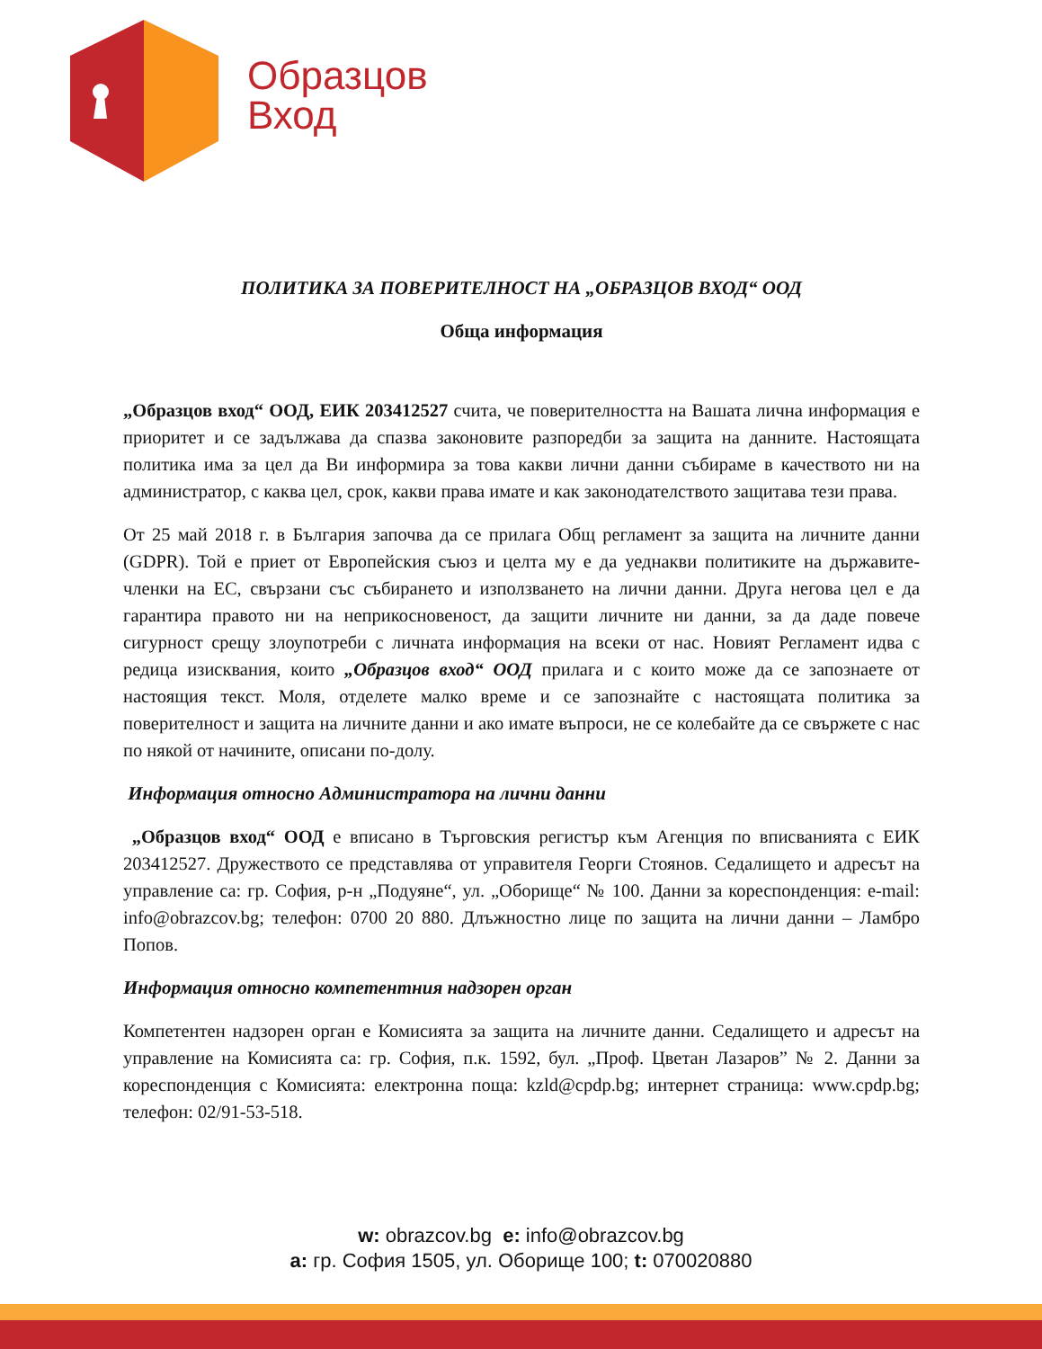Образцов
Вход
ПОЛИТИКА ЗА ПОВЕРИТЕЛНОСТ НА „ОБРАЗЦОВ ВХОД“ ООД
Обща информация
„Образцов вход“ ООД, ЕИК 203412527 счита, че поверителността на Вашата лична информация е приоритет и се задължава да спазва законовите разпоредби за защита на данните. Настоящата политика има за цел да Ви информира за това какви лични данни събираме в качеството ни на администратор, с каква цел, срок, какви права имате и как законодателството защитава тези права.
От 25 май 2018 г. в България започва да се прилага Общ регламент за защита на личните данни (GDPR). Той е приет от Европейския съюз и целта му е да уеднакви политиките на държавите-членки на ЕС, свързани със събирането и използването на лични данни. Друга негова цел е да гарантира правото ни на неприкосновеност, да защити личните ни данни, за да даде повече сигурност срещу злоупотреби с личната информация на всеки от нас. Новият Регламент идва с редица изисквания, които „Образцов вход“ ООД прилага и с които може да се запознаете от настоящия текст. Моля, отделете малко време и се запознайте с настоящата политика за поверителност и защита на личните данни и ако имате въпроси, не се колебайте да се свържете с нас по някой от начините, описани по-долу.
Информация относно Администратора на лични данни
„Образцов вход“ ООД е вписано в Търговския регистър към Агенция по вписванията с ЕИК 203412527. Дружеството се представлява от управителя Георги Стоянов. Седалището и адресът на управление са: гр. София, р-н „Подуяне“, ул. „Оборище“ № 100. Данни за кореспонденция: e-mail: info@obrazcov.bg; телефон: 0700 20 880. Длъжностно лице по защита на лични данни – Ламбро Попов.
Информация относно компетентния надзорен орган
Компетентен надзорен орган е Комисията за защита на личните данни. Седалището и адресът на управление на Комисията са: гр. София, п.к. 1592, бул. „Проф. Цветан Лазаров” № 2. Данни за кореспонденция с Комисията: електронна поща: kzld@cpdp.bg; интернет страница: www.cpdp.bg; телефон: 02/91-53-518.
w: obrazcov.bg e: info@obrazcov.bg
a: гр. София 1505, ул. Оборище 100; t: 070020880